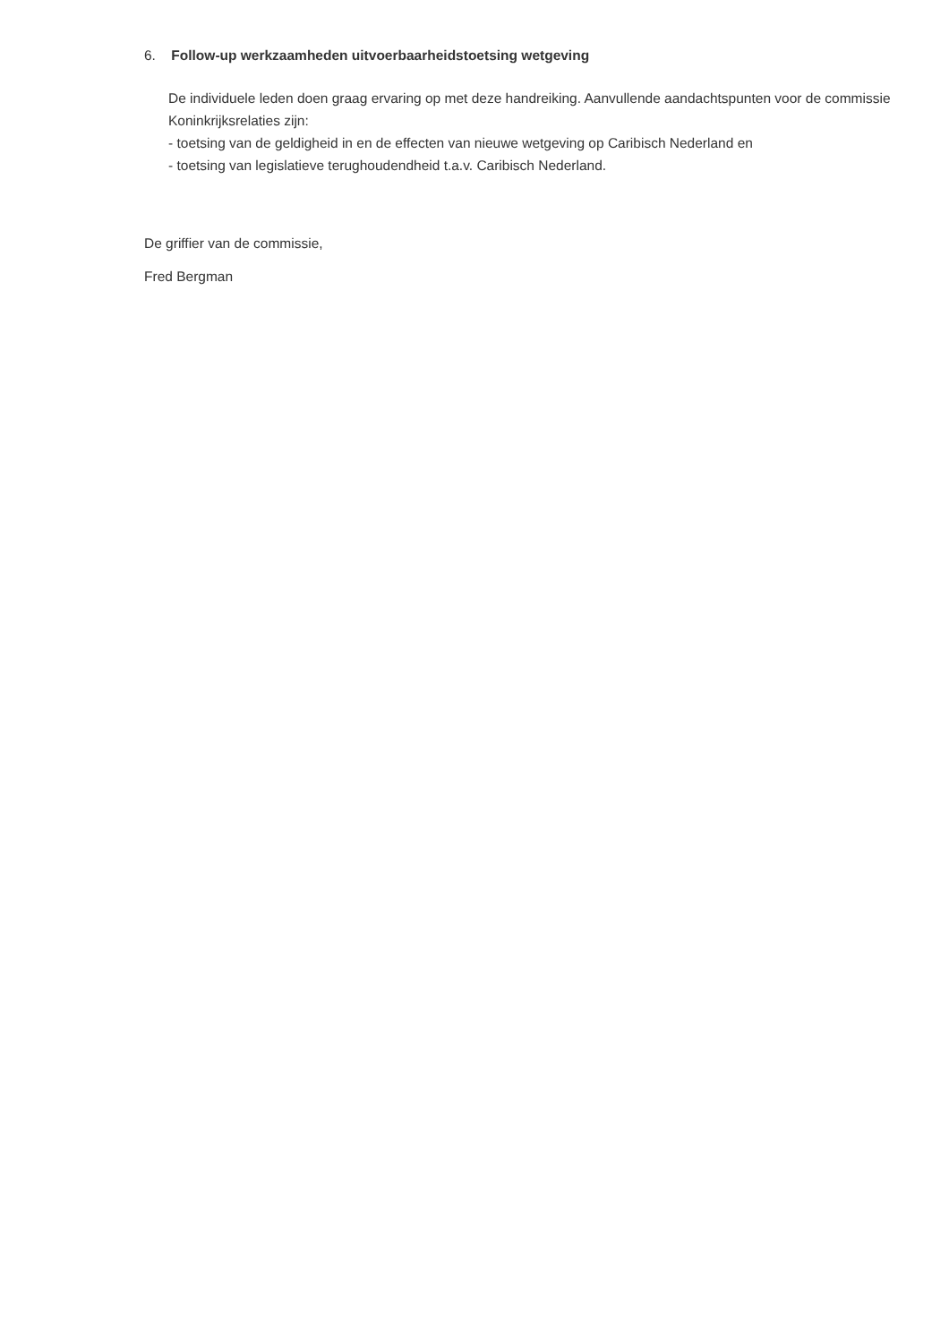6. Follow-up werkzaamheden uitvoerbaarheidstoetsing wetgeving
De individuele leden doen graag ervaring op met deze handreiking. Aanvullende aandachtspunten voor de commissie Koninkrijksrelaties zijn:
- toetsing van de geldigheid in en de effecten van nieuwe wetgeving op Caribisch Nederland en
- toetsing van legislatieve terughoudendheid t.a.v. Caribisch Nederland.
De griffier van de commissie,
Fred Bergman